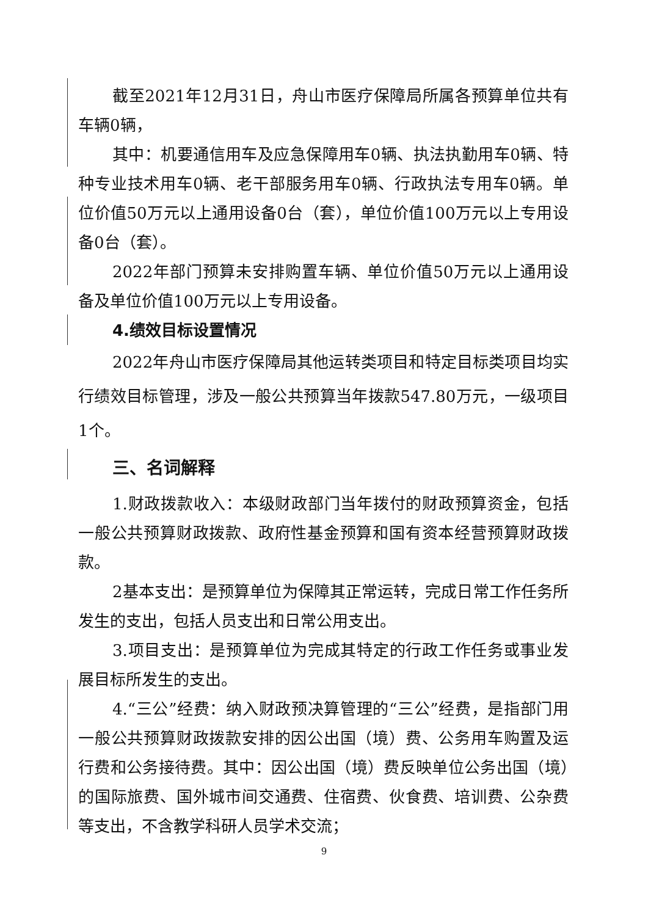截至2021年12月31日，舟山市医疗保障局所属各预算单位共有车辆0辆，
其中：机要通信用车及应急保障用车0辆、执法执勤用车0辆、特种专业技术用车0辆、老干部服务用车0辆、行政执法专用车0辆。单位价值50万元以上通用设备0台（套），单位价值100万元以上专用设备0台（套）。
2022年部门预算未安排购置车辆、单位价值50万元以上通用设备及单位价值100万元以上专用设备。
4.绩效目标设置情况
2022年舟山市医疗保障局其他运转类项目和特定目标类项目均实行绩效目标管理，涉及一般公共预算当年拨款547.80万元，一级项目1个。
三、名词解释
1.财政拨款收入：本级财政部门当年拨付的财政预算资金，包括一般公共预算财政拨款、政府性基金预算和国有资本经营预算财政拨款。
2基本支出：是预算单位为保障其正常运转，完成日常工作任务所发生的支出，包括人员支出和日常公用支出。
3.项目支出：是预算单位为完成其特定的行政工作任务或事业发展目标所发生的支出。
4.“三公”经费：纳入财政预决算管理的“三公”经费，是指部门用一般公共预算财政拨款安排的因公出国（境）费、公务用车购置及运行费和公务接待费。其中：因公出国（境）费反映单位公务出国（境）的国际旅费、国外城市间交通费、住宿费、伙食费、培训费、公杂费等支出，不含教学科研人员学术交流；
9